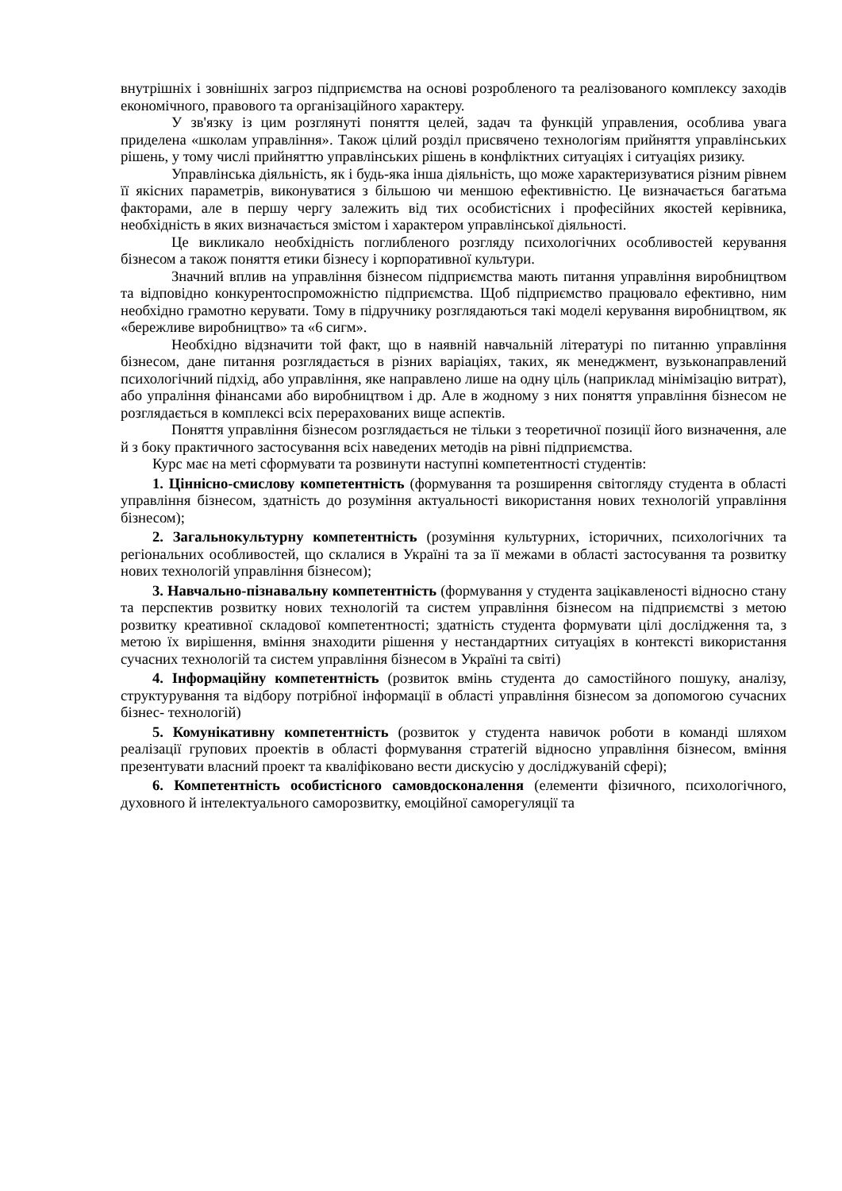внутрішніх і зовнішніх загроз підприємства на основі розробленого та реалізованого комплексу заходів економічного, правового та організаційного характеру.
У зв'язку із цим розглянуті поняття целей, задач та функцій управления, особлива увага приделена «школам управління». Також цілий розділ присвячено технологіям прийняття управлінських рішень, у тому числі прийняттю управлінських рішень в конфліктних ситуаціях і ситуаціях ризику.
Управлінська діяльність, як і будь-яка інша діяльність, що може характеризуватися різним рівнем її якісних параметрів, виконуватися з більшою чи меншою ефективністю. Це визначається багатьма факторами, але в першу чергу залежить від тих особистісних і професійних якостей керівника, необхідність в яких визначається змістом і характером управлінської діяльності.
Це викликало необхідність поглибленого розгляду психологічних особливостей керування бізнесом а також поняття етики бізнесу і корпоративної культури.
Значний вплив на управління бізнесом підприємства мають питання управління виробництвом та відповідно конкурентоспроможністю підприємства. Щоб підприємство працювало ефективно, ним необхідно грамотно керувати. Тому в підручнику розглядаються такі моделі керування виробництвом, як «бережливе виробництво» та «6 сигм».
Необхідно відзначити той факт, що в наявній навчальній літературі по питанню управління бізнесом, дане питання розглядається в різних варіаціях, таких, як менеджмент, вузьконаправлений психологічний підхід, або управління, яке направлено лише на одну ціль (наприклад мінімізацію витрат), або упраління фінансами або виробництвом і др. Але в жодному з них поняття управління бізнесом не розглядається в комплексі всіх перерахованих вище аспектів.
Поняття управління бізнесом розглядається не тільки з теоретичної позиції його визначення, але й з боку практичного застосування всіх наведених методів на рівні підприємства.
Курс має на меті сформувати та розвинути наступні компетентності студентів:
1. Ціннісно-смислову компетентність (формування та розширення світогляду студента в області управління бізнесом, здатність до розуміння актуальності використання нових технологій управління бізнесом);
2. Загальнокультурну компетентність (розуміння культурних, історичних, психологічних та регіональних особливостей, що склалися в Україні та за її межами в області застосування та розвитку нових технологій управління бізнесом);
3. Навчально-пізнавальну компетентність (формування у студента зацікавленості відносно стану та перспектив розвитку нових технологій та систем управління бізнесом на підприємстві з метою розвитку креативної складової компетентності; здатність студента формувати цілі дослідження та, з метою їх вирішення, вміння знаходити рішення у нестандартних ситуаціях в контексті використання сучасних технологій та систем управління бізнесом в Україні та світі)
4. Інформаційну компетентність (розвиток вмінь студента до самостійного пошуку, аналізу, структурування та відбору потрібної інформації в області управління бізнесом за допомогою сучасних бізнес- технологій)
5. Комунікативну компетентність (розвиток у студента навичок роботи в команді шляхом реалізації групових проектів в області формування стратегій відносно управління бізнесом, вміння презентувати власний проект та кваліфіковано вести дискусію у досліджуваній сфері);
6. Компетентність особистісного самовдосконалення (елементи фізичного, психологічного, духовного й інтелектуального саморозвитку, емоційної саморегуляції та